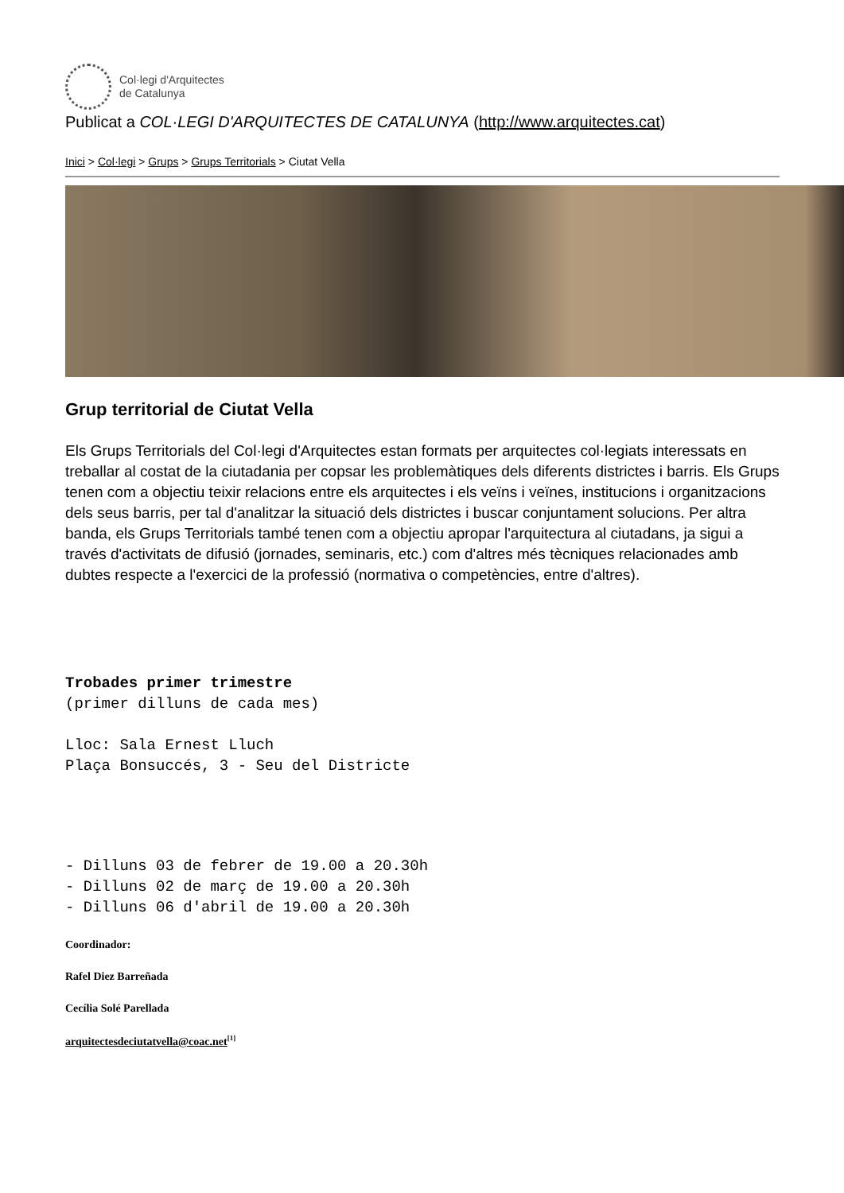Col·legi d'Arquitectes
de Catalunya
Publicat a COL·LEGI D'ARQUITECTES DE CATALUNYA (http://www.arquitectes.cat)
Inici > Col·legi > Grups > Grups Territorials > Ciutat Vella
Grup territorial de Ciutat Vella
Els Grups Territorials del Col·legi d'Arquitectes estan formats per arquitectes col·legiats interessats en treballar al costat de la ciutadania per copsar les problemàtiques dels diferents districtes i barris. Els Grups tenen com a objectiu teixir relacions entre els arquitectes i els veïns i veïnes, institucions i organitzacions dels seus barris, per tal d'analitzar la situació dels districtes i buscar conjuntament solucions. Per altra banda, els Grups Territorials també tenen com a objectiu apropar l'arquitectura al ciutadans, ja sigui a través d'activitats de difusió (jornades, seminaris, etc.) com d'altres més tècniques relacionades amb dubtes respecte a l'exercici de la professió (normativa o competències, entre d'altres).
Trobades primer trimestre
(primer dilluns de cada mes)
Lloc: Sala Ernest Lluch
Plaça Bonsuccés, 3 - Seu del Districte
- Dilluns 03 de febrer de 19.00 a 20.30h
- Dilluns 02 de març de 19.00 a 20.30h
- Dilluns 06 d'abril de 19.00 a 20.30h
Coordinador:
Rafel Diez Barreñada
Cecília Solé Parellada
arquitectesdeciutatvella@coac.net<sup>[1]</sup>